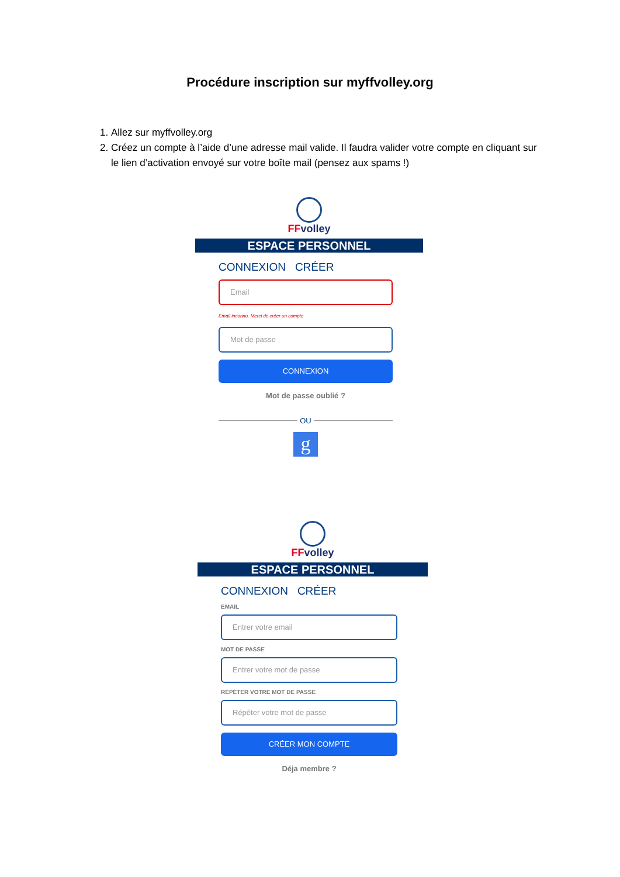Procédure inscription sur myffvolley.org
1. Allez sur myffvolley.org
2. Créez un compte à l’aide d’une adresse mail valide. Il faudra valider votre compte en cliquant sur le lien d’activation envoyé sur votre boîte mail (pensez aux spams !)
FFvolley
ESPACE PERSONNEL
CONNEXION CRÉER
Email
Email inconnu. Merci de créer un compte
Mot de passe
CONNEXION
Mot de passe oublié ?
OU
g
FFvolley
ESPACE PERSONNEL
CONNEXION CRÉER
EMAIL
Entrer votre email
MOT DE PASSE
Entrer votre mot de passe
RÉPÉTER VOTRE MOT DE PASSE
Répéter votre mot de passe
CRÉER MON COMPTE
Déja membre ?